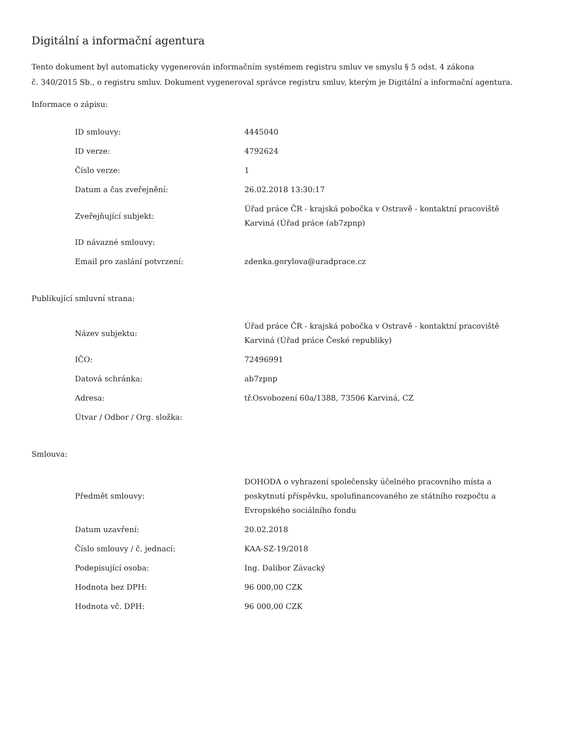Digitální a informační agentura
Tento dokument byl automaticky vygenerován informačním systémem registru smluv ve smyslu § 5 odst. 4 zákona
č. 340/2015 Sb., o registru smluv. Dokument vygeneroval správce registru smluv, kterým je Digitální a informační agentura.
Informace o zápisu:
| ID smlouvy: | 4445040 |
| ID verze: | 4792624 |
| Číslo verze: | 1 |
| Datum a čas zveřejnění: | 26.02.2018 13:30:17 |
| Zveřejňující subjekt: | Úřad práce ČR - krajská pobočka v Ostravě - kontaktní pracoviště Karviná (Úřad práce (ab7zpnp) |
| ID návazné smlouvy: | |
| Email pro zaslání potvrzení: | zdenka.gorylova@uradprace.cz |
Publikující smluvní strana:
| Název subjektu: | Úřad práce ČR - krajská pobočka v Ostravě - kontaktní pracoviště Karviná (Úřad práce České republiky) |
| IČO: | 72496991 |
| Datová schránka: | ab7zpnp |
| Adresa: | tř.Osvobození 60a/1388, 73506 Karviná, CZ |
| Útvar / Odbor / Org. složka: | |
Smlouva:
| Předmět smlouvy: | DOHODA o vyhrazení společensky účelného pracovního místa a poskytnutí příspěvku, spolufinancovaného ze státního rozpočtu a Evropského sociálního fondu |
| Datum uzavření: | 20.02.2018 |
| Číslo smlouvy / č. jednací: | KAA-SZ-19/2018 |
| Podepisující osoba: | Ing. Dalibor Závacký |
| Hodnota bez DPH: | 96 000,00 CZK |
| Hodnota vč. DPH: | 96 000,00 CZK |